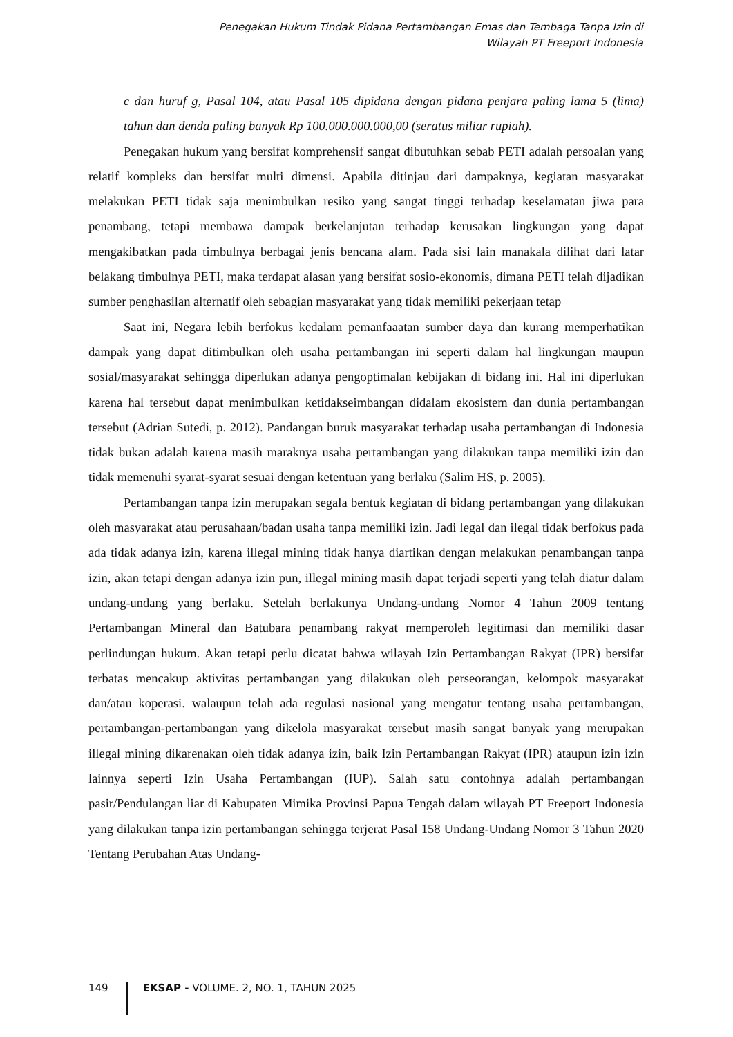Penegakan Hukum Tindak Pidana Pertambangan Emas dan Tembaga Tanpa Izin di
Wilayah PT Freeport Indonesia
c dan huruf g, Pasal 104, atau Pasal 105 dipidana dengan pidana penjara paling lama 5 (lima) tahun dan denda paling banyak Rp 100.000.000.000,00 (seratus miliar rupiah).
Penegakan hukum yang bersifat komprehensif sangat dibutuhkan sebab PETI adalah persoalan yang relatif kompleks dan bersifat multi dimensi. Apabila ditinjau dari dampaknya, kegiatan masyarakat melakukan PETI tidak saja menimbulkan resiko yang sangat tinggi terhadap keselamatan jiwa para penambang, tetapi membawa dampak berkelanjutan terhadap kerusakan lingkungan yang dapat mengakibatkan pada timbulnya berbagai jenis bencana alam. Pada sisi lain manakala dilihat dari latar belakang timbulnya PETI, maka terdapat alasan yang bersifat sosio-ekonomis, dimana PETI telah dijadikan sumber penghasilan alternatif oleh sebagian masyarakat yang tidak memiliki pekerjaan tetap
Saat ini, Negara lebih berfokus kedalam pemanfaaatan sumber daya dan kurang memperhatikan dampak yang dapat ditimbulkan oleh usaha pertambangan ini seperti dalam hal lingkungan maupun sosial/masyarakat sehingga diperlukan adanya pengoptimalan kebijakan di bidang ini. Hal ini diperlukan karena hal tersebut dapat menimbulkan ketidakseimbangan didalam ekosistem dan dunia pertambangan tersebut (Adrian Sutedi, p. 2012). Pandangan buruk masyarakat terhadap usaha pertambangan di Indonesia tidak bukan adalah karena masih maraknya usaha pertambangan yang dilakukan tanpa memiliki izin dan tidak memenuhi syarat-syarat sesuai dengan ketentuan yang berlaku (Salim HS, p. 2005).
Pertambangan tanpa izin merupakan segala bentuk kegiatan di bidang pertambangan yang dilakukan oleh masyarakat atau perusahaan/badan usaha tanpa memiliki izin. Jadi legal dan ilegal tidak berfokus pada ada tidak adanya izin, karena illegal mining tidak hanya diartikan dengan melakukan penambangan tanpa izin, akan tetapi dengan adanya izin pun, illegal mining masih dapat terjadi seperti yang telah diatur dalam undang-undang yang berlaku. Setelah berlakunya Undang-undang Nomor 4 Tahun 2009 tentang Pertambangan Mineral dan Batubara penambang rakyat memperoleh legitimasi dan memiliki dasar perlindungan hukum. Akan tetapi perlu dicatat bahwa wilayah Izin Pertambangan Rakyat (IPR) bersifat terbatas mencakup aktivitas pertambangan yang dilakukan oleh perseorangan, kelompok masyarakat dan/atau koperasi. walaupun telah ada regulasi nasional yang mengatur tentang usaha pertambangan, pertambangan-pertambangan yang dikelola masyarakat tersebut masih sangat banyak yang merupakan illegal mining dikarenakan oleh tidak adanya izin, baik Izin Pertambangan Rakyat (IPR) ataupun izin izin lainnya seperti Izin Usaha Pertambangan (IUP). Salah satu contohnya adalah pertambangan pasir/Pendulangan liar di Kabupaten Mimika Provinsi Papua Tengah dalam wilayah PT Freeport Indonesia yang dilakukan tanpa izin pertambangan sehingga terjerat Pasal 158 Undang-Undang Nomor 3 Tahun 2020 Tentang Perubahan Atas Undang-
149 EKSAP - VOLUME. 2, NO. 1, TAHUN 2025